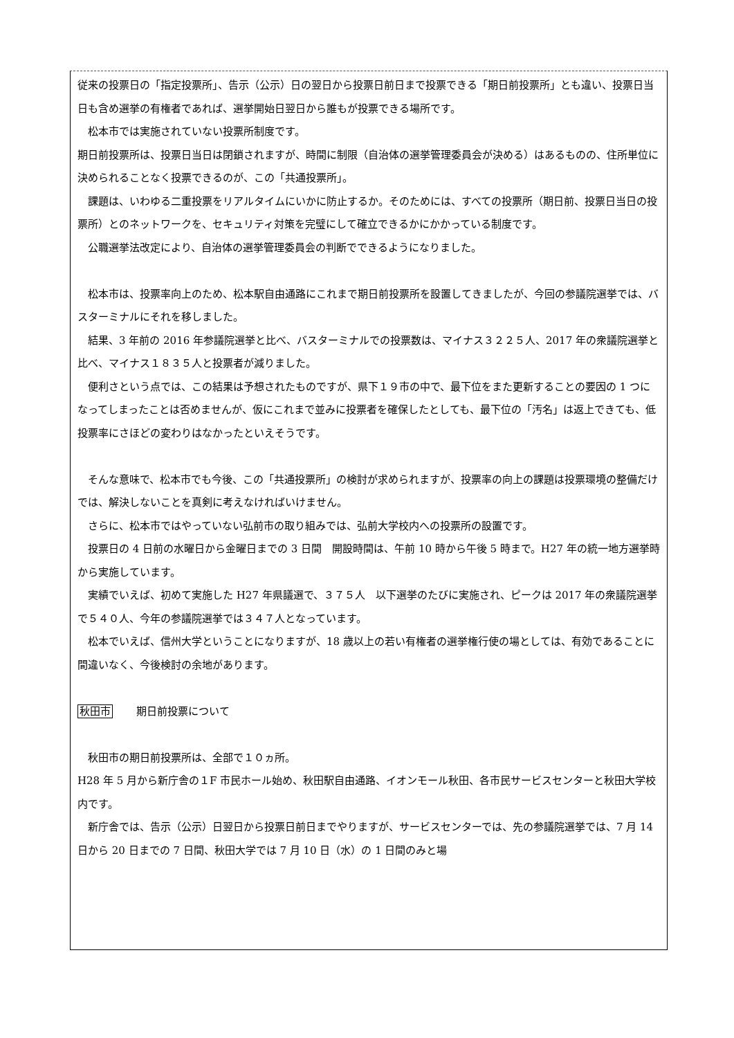従来の投票日の「指定投票所」、告示（公示）日の翌日から投票日前日まで投票できる「期日前投票所」とも違い、投票日当日も含め選挙の有権者であれば、選挙開始日翌日から誰もが投票できる場所です。
松本市では実施されていない投票所制度です。
期日前投票所は、投票日当日は閉鎖されますが、時間に制限（自治体の選挙管理委員会が決める）はあるものの、住所単位に決められることなく投票できるのが、この「共通投票所」。
課題は、いわゆる二重投票をリアルタイムにいかに防止するか。そのためには、すべての投票所（期日前、投票日当日の投票所）とのネットワークを、セキュリティ対策を完璧にして確立できるかにかかっている制度です。
公職選挙法改定により、自治体の選挙管理委員会の判断でできるようになりました。
松本市は、投票率向上のため、松本駅自由通路にこれまで期日前投票所を設置してきましたが、今回の参議院選挙では、バスターミナルにそれを移しました。
結果、3 年前の 2016 年参議院選挙と比べ、バスターミナルでの投票数は、マイナス３２２５人、2017 年の衆議院選挙と比べ、マイナス１８３５人と投票者が減りました。
便利さという点では、この結果は予想されたものですが、県下１９市の中で、最下位をまた更新することの要因の 1 つになってしまったことは否めませんが、仮にこれまで並みに投票者を確保したとしても、最下位の「汚名」は返上できても、低投票率にさほどの変わりはなかったといえそうです。
そんな意味で、松本市でも今後、この「共通投票所」の検討が求められますが、投票率の向上の課題は投票環境の整備だけでは、解決しないことを真剣に考えなければいけません。
さらに、松本市ではやっていない弘前市の取り組みでは、弘前大学校内への投票所の設置です。
投票日の 4 日前の水曜日から金曜日までの 3 日間　開設時間は、午前 10 時から午後 5 時まで。H27 年の統一地方選挙時から実施しています。
実績でいえば、初めて実施した H27 年県議選で、３７５人　以下選挙のたびに実施され、ピークは 2017 年の衆議院選挙で５４０人、今年の参議院選挙では３４７人となっています。
松本でいえば、信州大学ということになりますが、18 歳以上の若い有権者の選挙権行使の場としては、有効であることに間違いなく、今後検討の余地があります。
秋田市 期日前投票について
秋田市の期日前投票所は、全部で１０ヵ所。
H28 年 5 月から新庁舎の１F 市民ホール始め、秋田駅自由通路、イオンモール秋田、各市民サービスセンターと秋田大学校内です。
新庁舎では、告示（公示）日翌日から投票日前日までやりますが、サービスセンターでは、先の参議院選挙では、7 月 14 日から 20 日までの 7 日間、秋田大学では 7 月 10 日（水）の 1 日間のみと場